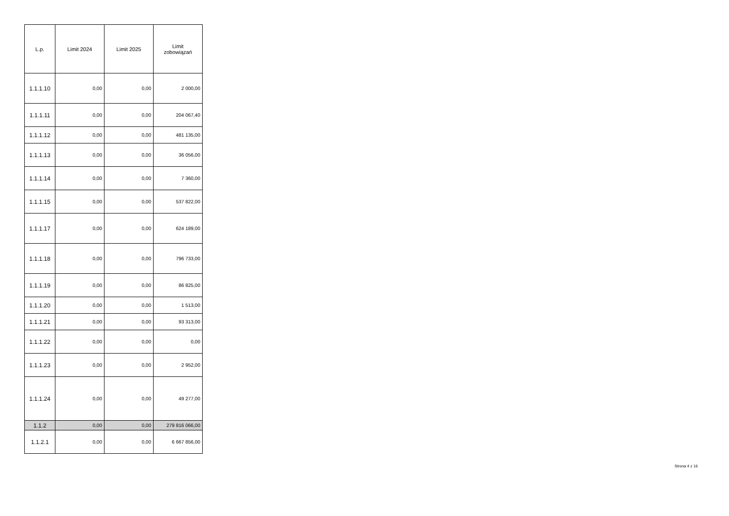| L.p. | Limit 2024 | Limit 2025 | Limit zobowiązań |
| --- | --- | --- | --- |
| 1.1.1.10 | 0,00 | 0,00 | 2 000,00 |
| 1.1.1.11 | 0,00 | 0,00 | 204 067,40 |
| 1.1.1.12 | 0,00 | 0,00 | 481 135,00 |
| 1.1.1.13 | 0,00 | 0,00 | 36 056,00 |
| 1.1.1.14 | 0,00 | 0,00 | 7 360,00 |
| 1.1.1.15 | 0,00 | 0,00 | 537 822,00 |
| 1.1.1.17 | 0,00 | 0,00 | 624 189,00 |
| 1.1.1.18 | 0,00 | 0,00 | 796 733,00 |
| 1.1.1.19 | 0,00 | 0,00 | 86 825,00 |
| 1.1.1.20 | 0,00 | 0,00 | 1 513,00 |
| 1.1.1.21 | 0,00 | 0,00 | 93 313,00 |
| 1.1.1.22 | 0,00 | 0,00 | 0,00 |
| 1.1.1.23 | 0,00 | 0,00 | 2 952,00 |
| 1.1.1.24 | 0,00 | 0,00 | 49 277,00 |
| 1.1.2 | 0,00 | 0,00 | 279 816 066,00 |
| 1.1.2.1 | 0,00 | 0,00 | 6 667 856,00 |
Strona 4 z 16